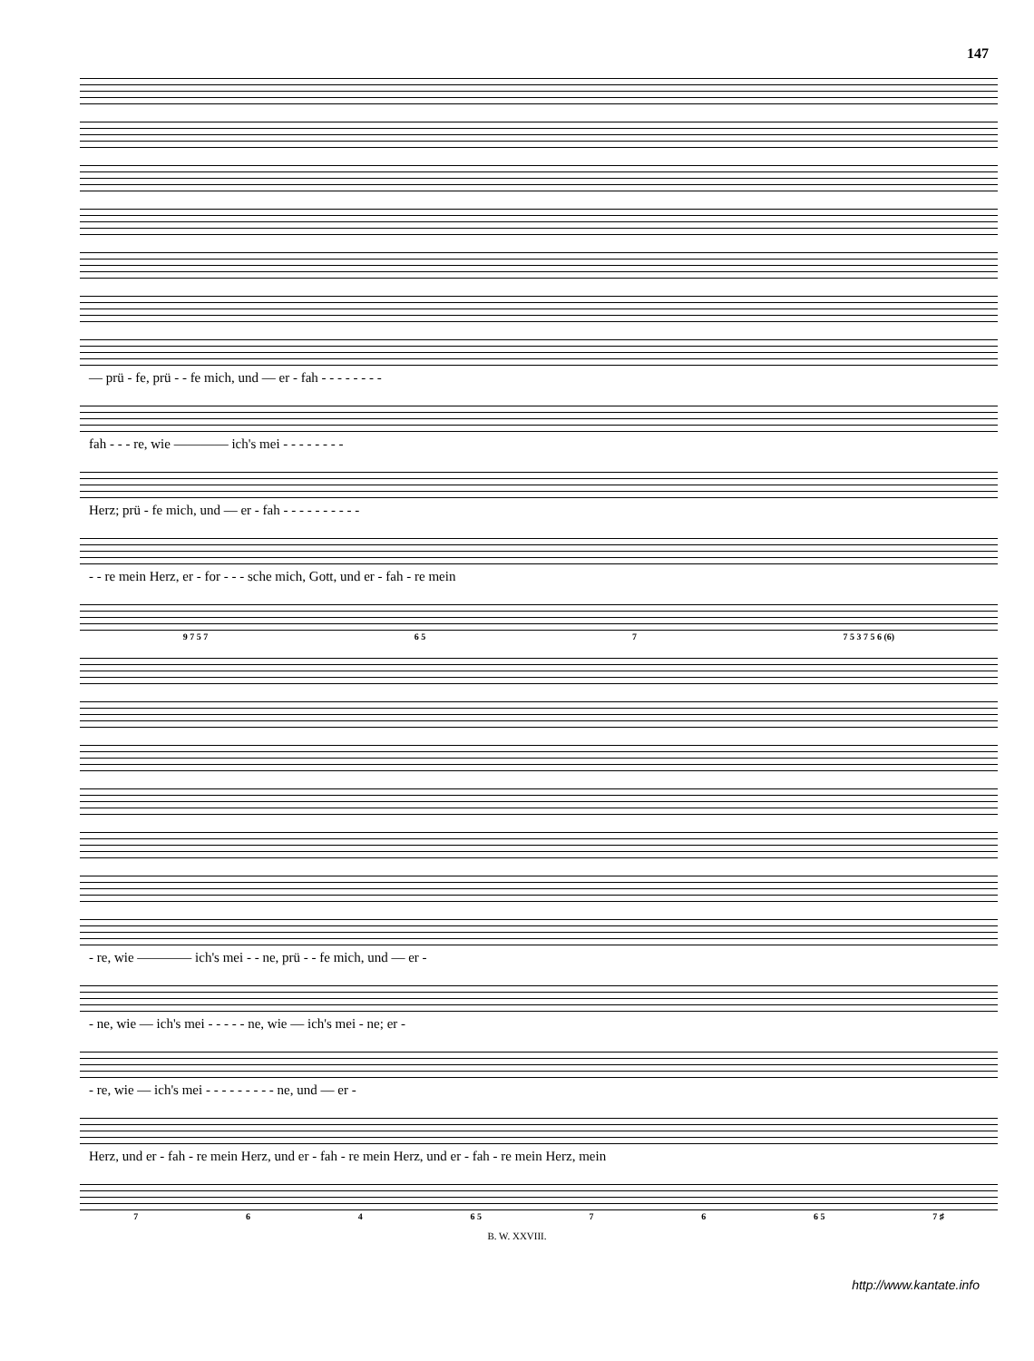147
— prü - fe, prü - - fe mich, und — er - fah - - - - - - - -
fah - - - re, wie ———— ich's mei - - - - - - - -
Herz; prü - fe mich, und — er - fah - - - - - - - - - -
- - re mein Herz, er - for - - - sche mich, Gott, und er - fah - re mein
9 7 5 7 6 5 7 7 5 3 7 5 6 (6)
- re, wie ———— ich's mei - - ne, prü - - fe mich, und — er -
- ne, wie — ich's mei - - - - - ne, wie — ich's mei - ne; er -
- re, wie — ich's mei - - - - - - - - - ne, und — er -
Herz, und er - fah - re mein Herz, und er - fah - re mein Herz, und er - fah - re mein Herz, mein
7 6 4 6 5 7 6 6 5 7 ♯
B. W. XXVIII.
http://www.kantate.info